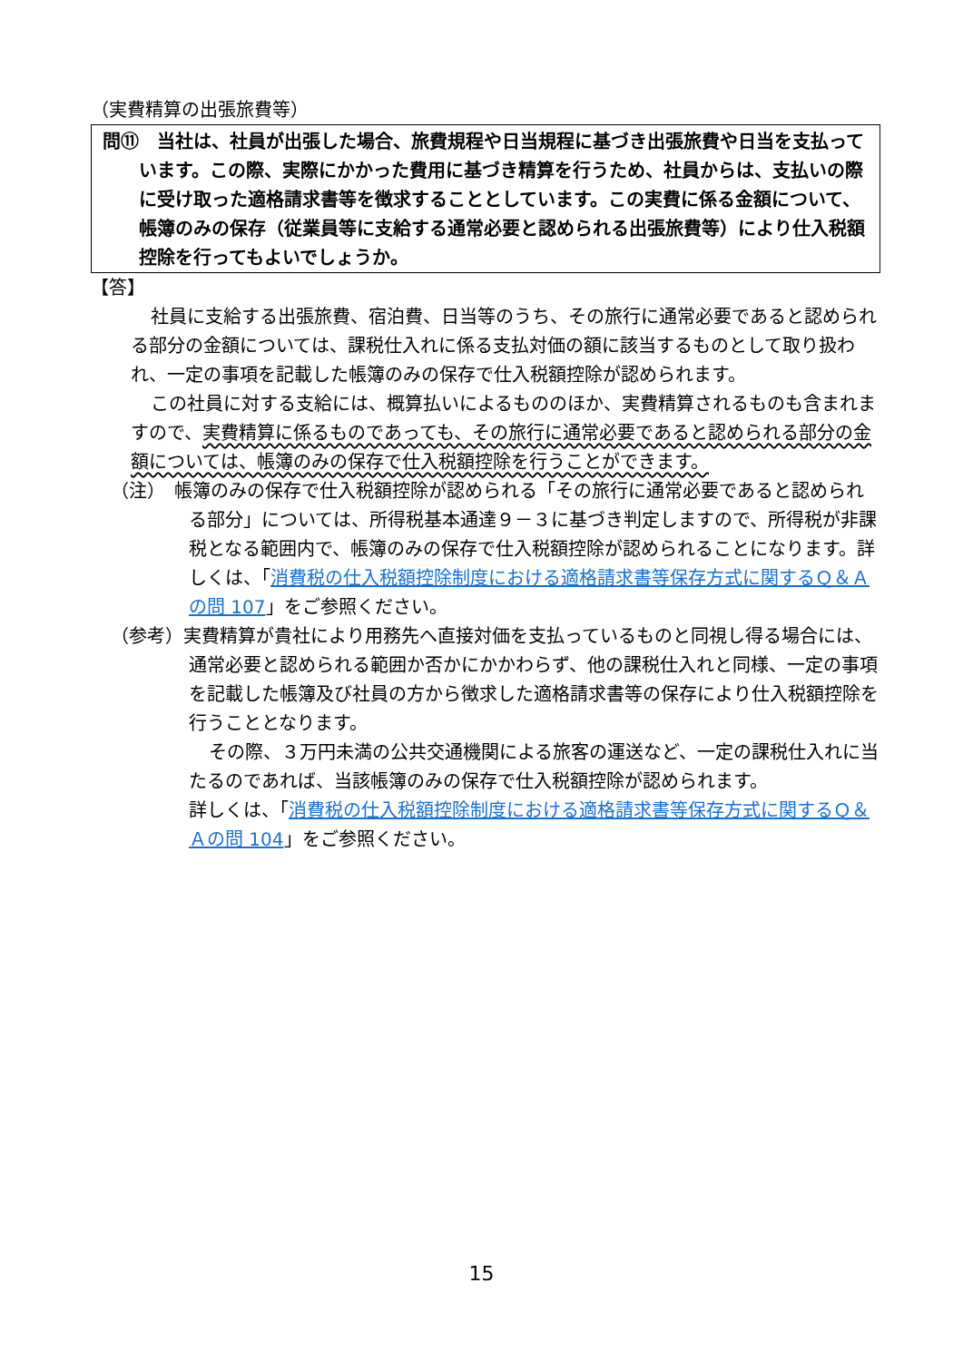（実費精算の出張旅費等）
問⑪　当社は、社員が出張した場合、旅費規程や日当規程に基づき出張旅費や日当を支払っています。この際、実際にかかった費用に基づき精算を行うため、社員からは、支払いの際に受け取った適格請求書等を徴求することとしています。この実費に係る金額について、帳簿のみの保存（従業員等に支給する通常必要と認められる出張旅費等）により仕入税額控除を行ってもよいでしょうか。
【答】
社員に支給する出張旅費、宿泊費、日当等のうち、その旅行に通常必要であると認められる部分の金額については、課税仕入れに係る支払対価の額に該当するものとして取り扱われ、一定の事項を記載した帳簿のみの保存で仕入税額控除が認められます。
この社員に対する支給には、概算払いによるもののほか、実費精算されるものも含まれますので、実費精算に係るものであっても、その旅行に通常必要であると認められる部分の金額については、帳簿のみの保存で仕入税額控除を行うことができます。
（注）　帳簿のみの保存で仕入税額控除が認められる「その旅行に通常必要であると認められる部分」については、所得税基本通達９－３に基づき判定しますので、所得税が非課税となる範囲内で、帳簿のみの保存で仕入税額控除が認められることになります。詳しくは、「消費税の仕入税額控除制度における適格請求書等保存方式に関するＱ＆Ａの問 107」をご参照ください。
（参考）実費精算が貴社により用務先へ直接対価を支払っているものと同視し得る場合には、通常必要と認められる範囲か否かにかかわらず、他の課税仕入れと同様、一定の事項を記載した帳簿及び社員の方から徴求した適格請求書等の保存により仕入税額控除を行うこととなります。
その際、３万円未満の公共交通機関による旅客の運送など、一定の課税仕入れに当たるのであれば、当該帳簿のみの保存で仕入税額控除が認められます。
詳しくは、「消費税の仕入税額控除制度における適格請求書等保存方式に関するＱ＆Ａの問 104」をご参照ください。
15